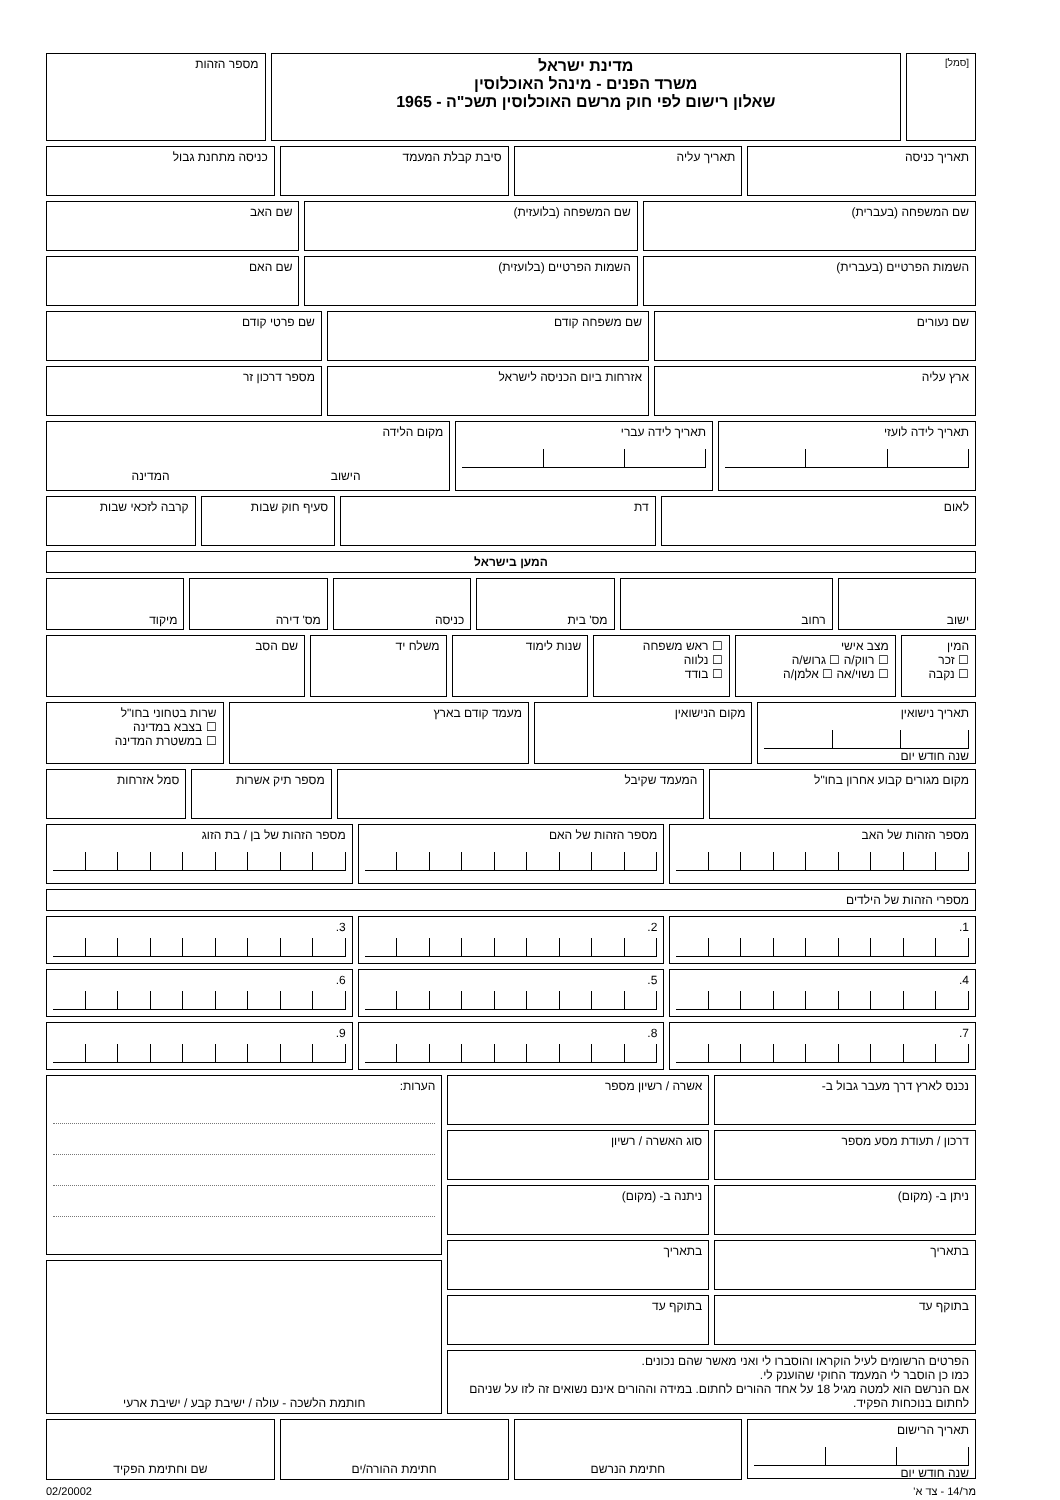[סמל]
מדינת ישראל
משרד הפנים - מינהל האוכלוסין
שאלון רישום לפי חוק מרשם האוכלוסין תשכ"ה - 1965
מספר הזהות
תאריך כניסה תאריך עליה סיבת קבלת המעמד כניסה מתחנת גבול
שם המשפחה (בעברית) שם המשפחה (בלועזית) שם האב
השמות הפרטיים (בעברית) השמות הפרטיים (בלועזית) שם האם
שם נעורים שם משפחה קודם שם פרטי קודם
ארץ עליה אזרחות ביום הכניסה לישראל מספר דרכון זר
תאריך לידה לועזי תאריך לידה עברי מקום הלידה
הישוב המדינה
לאום דת סעיף חוק שבות קרבה לזכאי שבות
המען בישראל
ישוב רחוב מס' בית כניסה מס' דירה מיקוד
המין
☐ זכר
☐ נקבה
מצב אישי
☐ רווק/ה ☐ גרוש/ה
☐ נשוי/אה ☐ אלמן/ה
☐ ראש משפחה
☐ נלווה
☐ בודד
שנות לימוד משלח יד שם הסב
תאריך נישואין
שנה חודש יום
מקום הנישואין מעמד קודם בארץ שרות בטחוני בחו"ל
☐ בצבא במדינה
☐ במשטרת המדינה
מקום מגורים קבוע אחרון בחו"ל המעמד שקיבל מספר תיק אשרות סמל אזרחות
מספר הזהות של האב
מספר הזהות של האם מספר הזהות של בן / בת הזוג
מספרי הזהות של הילדים
1.
2. 3.
4.
5. 6.
7.
8. 9.
נכנס לארץ דרך מעבר גבול ב- אשרה / רשיון מספר
דרכון / תעודת מסע מספר סוג האשרה / רשיון
ניתן ב- (מקום) ניתנה ב- (מקום)
בתאריך בתאריך
בתוקף עד בתוקף עד
הפרטים הרשומים לעיל הוקראו והוסברו לי ואני מאשר שהם נכונים.
כמו כן הוסבר לי המעמד החוקי שהוענק לי.
אם הנרשם הוא למטה מגיל 18 על אחד ההורים לחתום. במידה וההורים אינם נשואים זה לזו על שניהם לחתום בנוכחות הפקיד.
הערות:
חותמת הלשכה - עולה / ישיבת קבע / ישיבת ארעי
תאריך הרישום
שנה חודש יום
חתימת הנרשם חתימת ההורה/ים שם וחתימת הפקיד
מר/14 - צד א' 02/20002